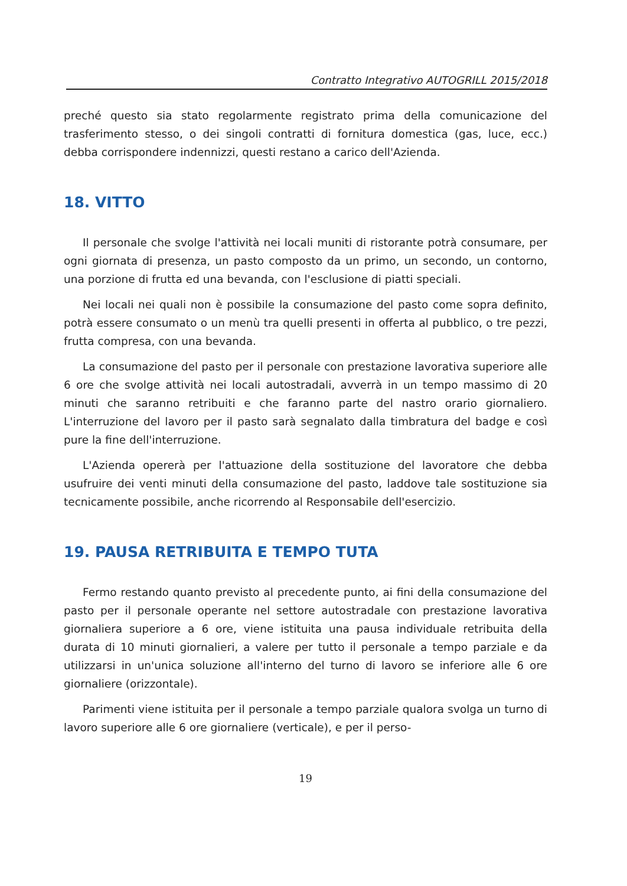Contratto Integrativo AUTOGRILL 2015/2018
preché questo sia stato regolarmente registrato prima della comunicazione del trasferimento stesso, o dei singoli contratti di fornitura domestica (gas, luce, ecc.) debba corrispondere indennizzi, questi restano a carico dell'Azienda.
18. VITTO
Il personale che svolge l'attività nei locali muniti di ristorante potrà consumare, per ogni giornata di presenza, un pasto composto da un primo, un secondo, un contorno, una porzione di frutta ed una bevanda, con l'esclusione di piatti speciali.
Nei locali nei quali non è possibile la consumazione del pasto come sopra definito, potrà essere consumato o un menù tra quelli presenti in offerta al pubblico, o tre pezzi, frutta compresa, con una bevanda.
La consumazione del pasto per il personale con prestazione lavorativa superiore alle 6 ore che svolge attività nei locali autostradali, avverrà in un tempo massimo di 20 minuti che saranno retribuiti e che faranno parte del nastro orario giornaliero. L'interruzione del lavoro per il pasto sarà segnalato dalla timbratura del badge e così pure la fine dell'interruzione.
L'Azienda opererà per l'attuazione della sostituzione del lavoratore che debba usufruire dei venti minuti della consumazione del pasto, laddove tale sostituzione sia tecnicamente possibile, anche ricorrendo al Responsabile dell'esercizio.
19. PAUSA RETRIBUITA E TEMPO TUTA
Fermo restando quanto previsto al precedente punto, ai fini della consumazione del pasto per il personale operante nel settore autostradale con prestazione lavorativa giornaliera superiore a 6 ore, viene istituita una pausa individuale retribuita della durata di 10 minuti giornalieri, a valere per tutto il personale a tempo parziale e da utilizzarsi in un'unica soluzione all'interno del turno di lavoro se inferiore alle 6 ore giornaliere (orizzontale).
Parimenti viene istituita per il personale a tempo parziale qualora svolga un turno di lavoro superiore alle 6 ore giornaliere (verticale), e per il perso-
19